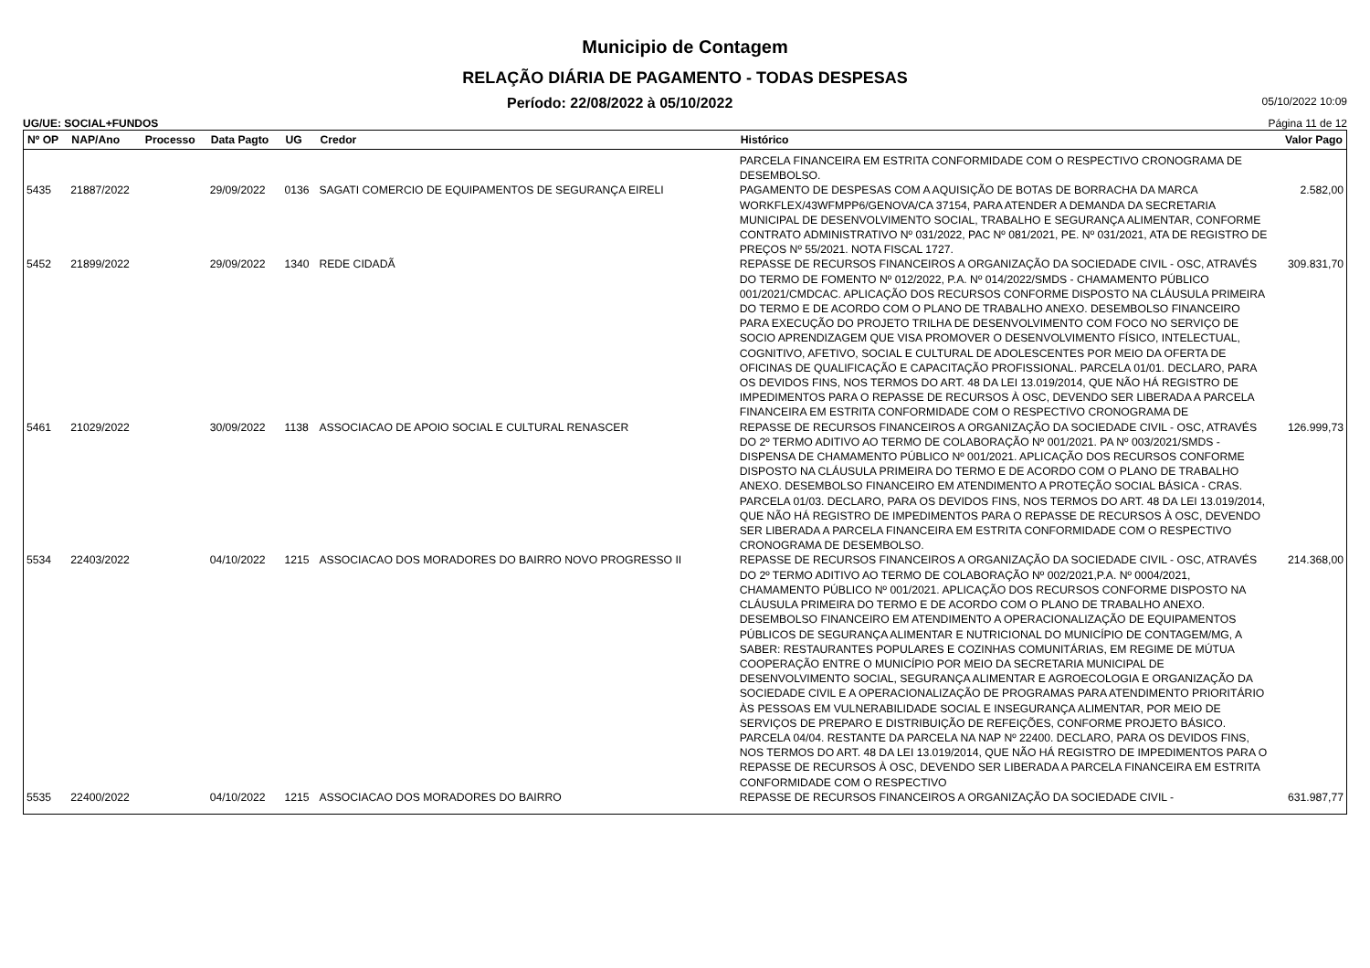Municipio de Contagem
RELAÇÃO DIÁRIA DE PAGAMENTO - TODAS DESPESAS
Período: 22/08/2022 à 05/10/2022 05/10/2022 10:09
UG/UE: SOCIAL+FUNDOS Página 11 de 12
| Nº OP | NAP/Ano | Processo | Data Pagto | UG | Credor | Histórico | Valor Pago |
| --- | --- | --- | --- | --- | --- | --- | --- |
| | | | | | | PARCELA FINANCEIRA EM ESTRITA CONFORMIDADE COM O RESPECTIVO CRONOGRAMA DE DESEMBOLSO. | |
| 5435 | 21887/2022 | | 29/09/2022 | 0136 | SAGATI COMERCIO DE EQUIPAMENTOS DE SEGURANÇA EIRELI | PAGAMENTO DE DESPESAS COM A AQUISIÇÃO DE BOTAS DE BORRACHA DA MARCA WORKFLEX/43WFMPP6/GENOVA/CA 37154, PARA ATENDER A DEMANDA DA SECRETARIA MUNICIPAL DE DESENVOLVIMENTO SOCIAL, TRABALHO E SEGURANÇA ALIMENTAR, CONFORME CONTRATO ADMINISTRATIVO Nº 031/2022, PAC Nº 081/2021, PE. Nº 031/2021, ATA DE REGISTRO DE PREÇOS Nº 55/2021. NOTA FISCAL 1727. | 2.582,00 |
| 5452 | 21899/2022 | | 29/09/2022 | 1340 | REDE CIDADÃ | REPASSE DE RECURSOS FINANCEIROS A ORGANIZAÇÃO DA SOCIEDADE CIVIL - OSC, ATRAVÉS DO TERMO DE FOMENTO Nº 012/2022, P.A. Nº 014/2022/SMDS - CHAMAMENTO PÚBLICO 001/2021/CMDCAC. APLICAÇÃO DOS RECURSOS CONFORME DISPOSTO NA CLÁUSULA PRIMEIRA DO TERMO E DE ACORDO COM O PLANO DE TRABALHO ANEXO. DESEMBOLSO FINANCEIRO PARA EXECUÇÃO DO PROJETO TRILHA DE DESENVOLVIMENTO COM FOCO NO SERVIÇO DE SOCIO APRENDIZAGEM QUE VISA PROMOVER O DESENVOLVIMENTO FÍSICO, INTELECTUAL, COGNITIVO, AFETIVO, SOCIAL E CULTURAL DE ADOLESCENTES POR MEIO DA OFERTA DE OFICINAS DE QUALIFICAÇÃO E CAPACITAÇÃO PROFISSIONAL. PARCELA 01/01. DECLARO, PARA OS DEVIDOS FINS, NOS TERMOS DO ART. 48 DA LEI 13.019/2014, QUE NÃO HÁ REGISTRO DE IMPEDIMENTOS PARA O REPASSE DE RECURSOS À OSC, DEVENDO SER LIBERADA A PARCELA FINANCEIRA EM ESTRITA CONFORMIDADE COM O RESPECTIVO CRONOGRAMA DE | 309.831,70 |
| 5461 | 21029/2022 | | 30/09/2022 | 1138 | ASSOCIACAO DE APOIO SOCIAL E CULTURAL RENASCER | REPASSE DE RECURSOS FINANCEIROS A ORGANIZAÇÃO DA SOCIEDADE CIVIL - OSC, ATRAVÉS DO 2º TERMO ADITIVO AO TERMO DE COLABORAÇÃO Nº 001/2021. PA Nº 003/2021/SMDS - DISPENSA DE CHAMAMENTO PÚBLICO Nº 001/2021. APLICAÇÃO DOS RECURSOS CONFORME DISPOSTO NA CLÁUSULA PRIMEIRA DO TERMO E DE ACORDO COM O PLANO DE TRABALHO ANEXO. DESEMBOLSO FINANCEIRO EM ATENDIMENTO A PROTEÇÃO SOCIAL BÁSICA - CRAS. PARCELA 01/03. DECLARO, PARA OS DEVIDOS FINS, NOS TERMOS DO ART. 48 DA LEI 13.019/2014, QUE NÃO HÁ REGISTRO DE IMPEDIMENTOS PARA O REPASSE DE RECURSOS À OSC, DEVENDO SER LIBERADA A PARCELA FINANCEIRA EM ESTRITA CONFORMIDADE COM O RESPECTIVO CRONOGRAMA DE DESEMBOLSO. | 126.999,73 |
| 5534 | 22403/2022 | | 04/10/2022 | 1215 | ASSOCIACAO DOS MORADORES DO BAIRRO NOVO PROGRESSO II | REPASSE DE RECURSOS FINANCEIROS A ORGANIZAÇÃO DA SOCIEDADE CIVIL - OSC, ATRAVÉS DO 2º TERMO ADITIVO AO TERMO DE COLABORAÇÃO Nº 002/2021,P.A. Nº 0004/2021, CHAMAMENTO PÚBLICO Nº 001/2021. APLICAÇÃO DOS RECURSOS CONFORME DISPOSTO NA CLÁUSULA PRIMEIRA DO TERMO E DE ACORDO COM O PLANO DE TRABALHO ANEXO. DESEMBOLSO FINANCEIRO EM ATENDIMENTO A OPERACIONALIZAÇÃO DE EQUIPAMENTOS PÚBLICOS DE SEGURANÇA ALIMENTAR E NUTRICIONAL DO MUNICÍPIO DE CONTAGEM/MG, A SABER: RESTAURANTES POPULARES E COZINHAS COMUNITÁRIAS, EM REGIME DE MÚTUA COOPERAÇÃO ENTRE O MUNICÍPIO POR MEIO DA SECRETARIA MUNICIPAL DE DESENVOLVIMENTO SOCIAL, SEGURANÇA ALIMENTAR E AGROECOLOGIA E ORGANIZAÇÃO DA SOCIEDADE CIVIL E A OPERACIONALIZAÇÃO DE PROGRAMAS PARA ATENDIMENTO PRIORITÁRIO ÀS PESSOAS EM VULNERABILIDADE SOCIAL E INSEGURANÇA ALIMENTAR, POR MEIO DE SERVIÇOS DE PREPARO E DISTRIBUIÇÃO DE REFEIÇÕES, CONFORME PROJETO BÁSICO. PARCELA 04/04. RESTANTE DA PARCELA NA NAP Nº 22400. DECLARO, PARA OS DEVIDOS FINS, NOS TERMOS DO ART. 48 DA LEI 13.019/2014, QUE NÃO HÁ REGISTRO DE IMPEDIMENTOS PARA O REPASSE DE RECURSOS À OSC, DEVENDO SER LIBERADA A PARCELA FINANCEIRA EM ESTRITA CONFORMIDADE COM O RESPECTIVO | 214.368,00 |
| 5535 | 22400/2022 | | 04/10/2022 | 1215 | ASSOCIACAO DOS MORADORES DO BAIRRO | REPASSE DE RECURSOS FINANCEIROS A ORGANIZAÇÃO DA SOCIEDADE CIVIL - | 631.987,77 |